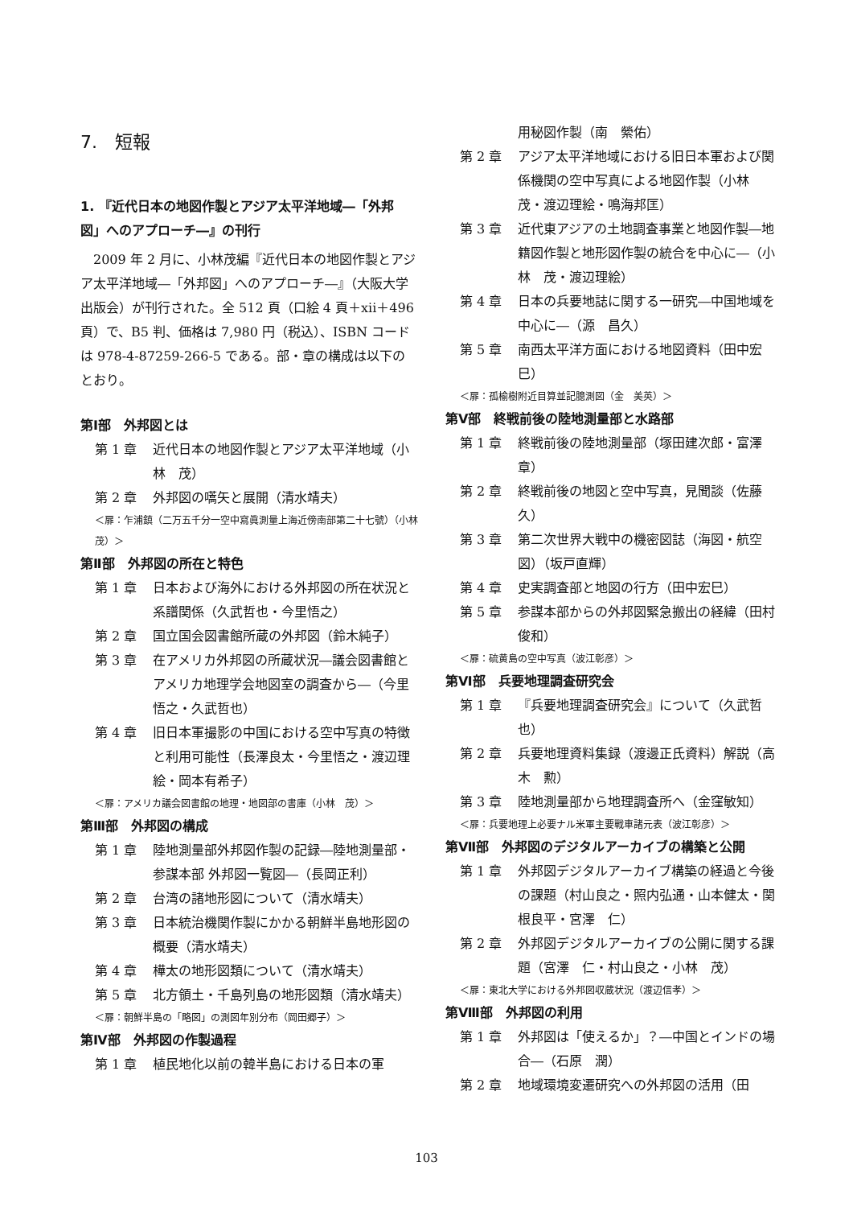7.　短報
1. 『近代日本の地図作製とアジア太平洋地域―「外邦図」へのアプローチ―』の刊行
2009 年 2 月に、小林茂編『近代日本の地図作製とアジア太平洋地域―「外邦図」へのアプローチ―』（大阪大学出版会）が刊行された。全 512 頁（口絵 4 頁＋xii＋496 頁）で、B5 判、価格は 7,980 円（税込）、ISBN コードは 978-4-87259-266-5 である。部・章の構成は以下のとおり。
第Ⅰ部　外邦図とは
第 1 章 近代日本の地図作製とアジア太平洋地域（小林　茂）
第 2 章 外邦図の嚆矢と展開（清水靖夫）
＜扉：乍浦鎮（二万五千分一空中寫眞測量上海近傍南部第二十七號）（小林　茂）＞
第Ⅱ部　外邦図の所在と特色
第 1 章 日本および海外における外邦図の所在状況と系譜関係（久武哲也・今里悟之）
第 2 章 国立国会図書館所蔵の外邦図（鈴木純子）
第 3 章 在アメリカ外邦図の所蔵状況―議会図書館とアメリカ地理学会地図室の調査から―（今里悟之・久武哲也）
第 4 章 旧日本軍撮影の中国における空中写真の特徴と利用可能性（長澤良太・今里悟之・渡辺理絵・岡本有希子）
＜扉：アメリカ議会図書館の地理・地図部の書庫（小林　茂）＞
第Ⅲ部　外邦図の構成
第 1 章 陸地測量部外邦図作製の記録―陸地測量部・参謀本部 外邦図一覧図―（長岡正利）
第 2 章 台湾の諸地形図について（清水靖夫）
第 3 章 日本統治機関作製にかかる朝鮮半島地形図の概要（清水靖夫）
第 4 章 樺太の地形図類について（清水靖夫）
第 5 章 北方領土・千島列島の地形図類（清水靖夫）
＜扉：朝鮮半島の「略図」の測図年別分布（岡田郷子）＞
第Ⅳ部　外邦図の作製過程
第 1 章 植民地化以前の韓半島における日本の軍
用秘図作製（南　縈佑）
第 2 章 アジア太平洋地域における旧日本軍および関係機関の空中写真による地図作製（小林　茂・渡辺理絵・鳴海邦匡）
第 3 章 近代東アジアの土地調査事業と地図作製―地籍図作製と地形図作製の統合を中心に―（小林　茂・渡辺理絵）
第 4 章 日本の兵要地誌に関する一研究―中国地域を中心に―（源　昌久）
第 5 章 南西太平洋方面における地図資料（田中宏巳）
＜扉：孤榆樹附近目算並記臆測図（金　美英）＞
第Ⅴ部　終戦前後の陸地測量部と水路部
第 1 章 終戦前後の陸地測量部（塚田建次郎・富澤章）
第 2 章 終戦前後の地図と空中写真，見聞談（佐藤　久）
第 3 章 第二次世界大戦中の機密図誌（海図・航空図）（坂戸直輝）
第 4 章 史実調査部と地図の行方（田中宏巳）
第 5 章 参謀本部からの外邦図緊急搬出の経緯（田村俊和）
＜扉：硫黄島の空中写真（波江彰彦）＞
第Ⅵ部　兵要地理調査研究会
第 1 章 『兵要地理調査研究会』について（久武哲也）
第 2 章 兵要地理資料集録（渡邊正氏資料）解説（高木　勲）
第 3 章 陸地測量部から地理調査所へ（金窪敏知）
＜扉：兵要地理上必要ナル米軍主要戰車諸元表（波江彰彦）＞
第Ⅶ部　外邦図のデジタルアーカイブの構築と公開
第 1 章 外邦図デジタルアーカイブ構築の経過と今後の課題（村山良之・照内弘通・山本健太・関根良平・宮澤　仁）
第 2 章 外邦図デジタルアーカイブの公開に関する課題（宮澤　仁・村山良之・小林　茂）
＜扉：東北大学における外邦図収蔵状況（渡辺信孝）＞
第Ⅷ部　外邦図の利用
第 1 章 外邦図は「使えるか」？―中国とインドの場合―（石原　潤）
第 2 章 地域環境変遷研究への外邦図の活用（田
103